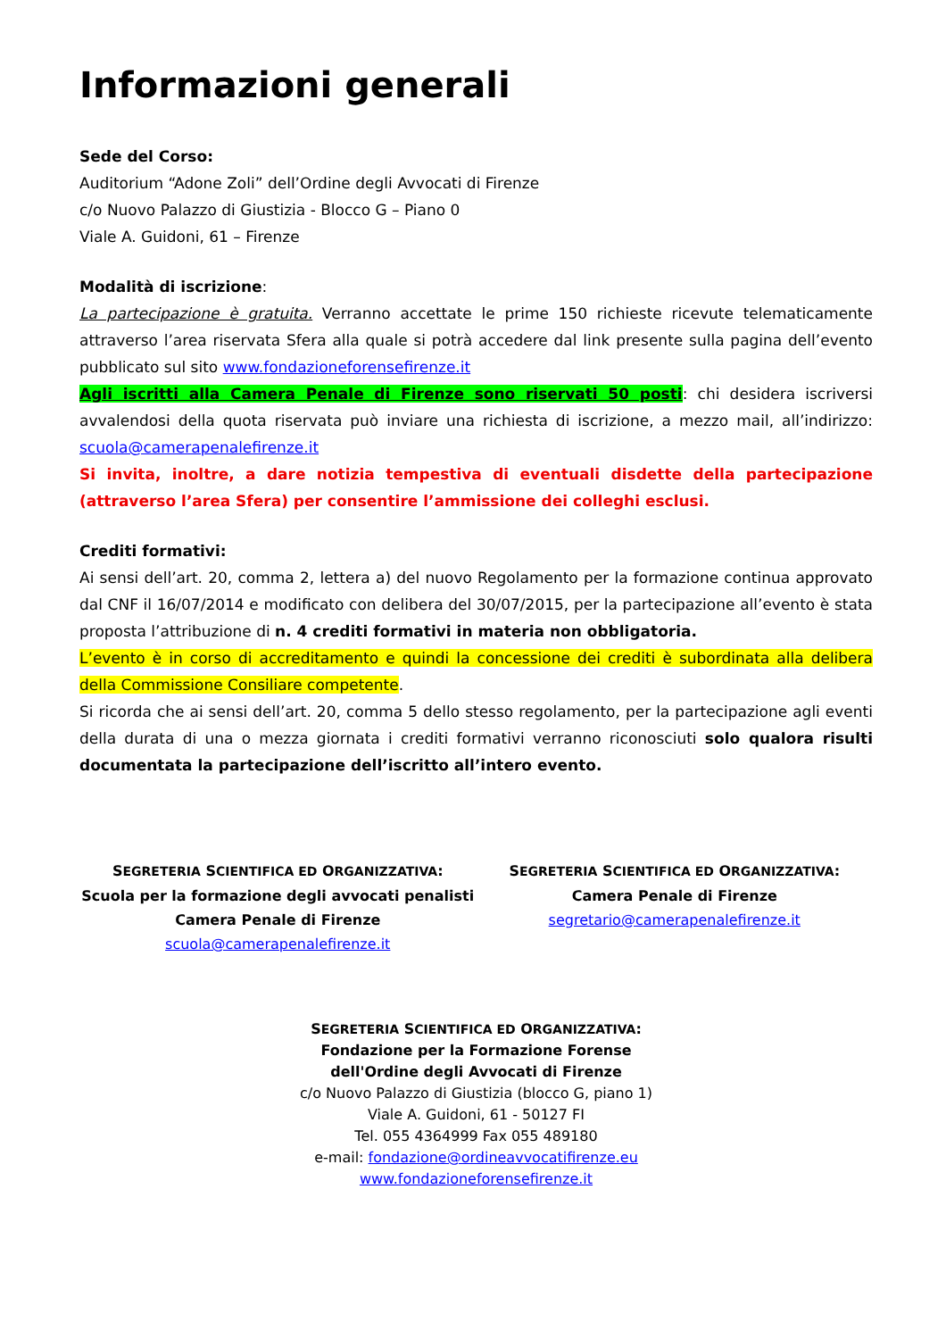Informazioni generali
Sede del Corso:
Auditorium “Adone Zoli” dell’Ordine degli Avvocati di Firenze
c/o Nuovo Palazzo di Giustizia - Blocco G – Piano 0
Viale A. Guidoni, 61 – Firenze
Modalità di iscrizione:
La partecipazione è gratuita. Verranno accettate le prime 150 richieste ricevute telematicamente attraverso l’area riservata Sfera alla quale si potrà accedere dal link presente sulla pagina dell’evento pubblicato sul sito www.fondazioneforensefirenze.it
Agli iscritti alla Camera Penale di Firenze sono riservati 50 posti: chi desidera iscriversi avvalendosi della quota riservata può inviare una richiesta di iscrizione, a mezzo mail, all’indirizzo: scuola@camerapenalefirenze.it
Si invita, inoltre, a dare notizia tempestiva di eventuali disdette della partecipazione (attraverso l’area Sfera) per consentire l’ammissione dei colleghi esclusi.
Crediti formativi:
Ai sensi dell’art. 20, comma 2, lettera a) del nuovo Regolamento per la formazione continua approvato dal CNF il 16/07/2014 e modificato con delibera del 30/07/2015, per la partecipazione all’evento è stata proposta l’attribuzione di n. 4 crediti formativi in materia non obbligatoria.
L’evento è in corso di accreditamento e quindi la concessione dei crediti è subordinata alla delibera della Commissione Consiliare competente.
Si ricorda che ai sensi dell’art. 20, comma 5 dello stesso regolamento, per la partecipazione agli eventi della durata di una o mezza giornata i crediti formativi verranno riconosciuti solo qualora risulti documentata la partecipazione dell’iscritto all’intero evento.
SEGRETERIA SCIENTIFICA ED ORGANIZZATIVA:
Scuola per la formazione degli avvocati penalisti
Camera Penale di Firenze
scuola@camerapenalefirenze.it
SEGRETERIA SCIENTIFICA ED ORGANIZZATIVA:
Camera Penale di Firenze
segretario@camerapenalefirenze.it
SEGRETERIA SCIENTIFICA ED ORGANIZZATIVA:
Fondazione per la Formazione Forense
dell'Ordine degli Avvocati di Firenze
c/o Nuovo Palazzo di Giustizia (blocco G, piano 1)
Viale A. Guidoni, 61 - 50127 FI
Tel. 055 4364999 Fax 055 489180
e-mail: fondazione@ordineavvocatifirenze.eu
www.fondazioneforensefirenze.it